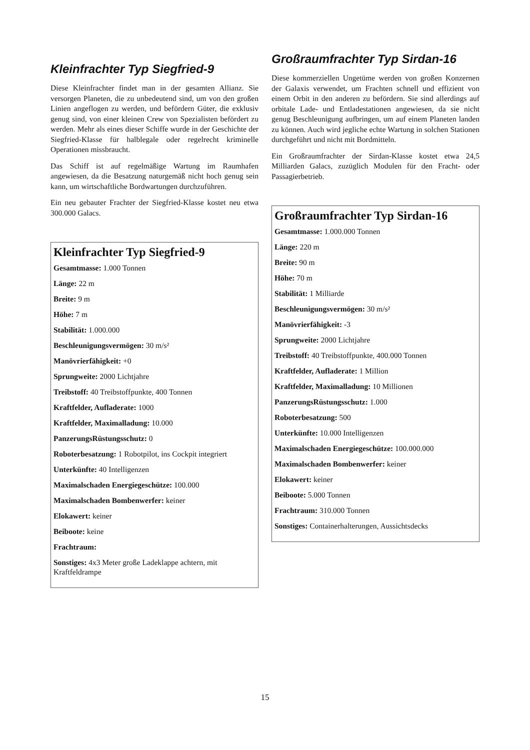Kleinfrachter Typ Siegfried-9
Diese Kleinfrachter findet man in der gesamten Allianz. Sie versorgen Planeten, die zu unbedeutend sind, um von den großen Linien angeflogen zu werden, und befördern Güter, die exklusiv genug sind, von einer kleinen Crew von Spezialisten befördert zu werden. Mehr als eines dieser Schiffe wurde in der Geschichte der Siegfried-Klasse für halblegale oder regelrecht kriminelle Operationen missbraucht.
Das Schiff ist auf regelmäßige Wartung im Raumhafen angewiesen, da die Besatzung naturgemäß nicht hoch genug sein kann, um wirtschaftliche Bordwartungen durchzuführen.
Ein neu gebauter Frachter der Siegfried-Klasse kostet neu etwa 300.000 Galacs.
Kleinfrachter Typ Siegfried-9
Gesamtmasse: 1.000 Tonnen
Länge: 22 m
Breite: 9 m
Höhe: 7 m
Stabilität: 1.000.000
Beschleunigungsvermögen: 30 m/s²
Manövrierfähigkeit: +0
Sprungweite: 2000 Lichtjahre
Treibstoff: 40 Treibstoffpunkte, 400 Tonnen
Kraftfelder, Aufladerate: 1000
Kraftfelder, Maximalladung: 10.000
PanzerungsRüstungsschutz: 0
Roboterbesatzung: 1 Robotpilot, ins Cockpit integriert
Unterkünfte: 40 Intelligenzen
Maximalschaden Energiegeschütze: 100.000
Maximalschaden Bombenwerfer: keiner
Elokawert: keiner
Beiboote: keine
Frachtraum:
Sonstiges: 4x3 Meter große Ladeklappe achtern, mit Kraftfeldrampe
Großraumfrachter Typ Sirdan-16
Diese kommerziellen Ungetüme werden von großen Konzernen der Galaxis verwendet, um Frachten schnell und effizient von einem Orbit in den anderen zu befördern. Sie sind allerdings auf orbitale Lade- und Entladestationen angewiesen, da sie nicht genug Beschleunigung aufbringen, um auf einem Planeten landen zu können. Auch wird jegliche echte Wartung in solchen Stationen durchgeführt und nicht mit Bordmitteln.
Ein Großraumfrachter der Sirdan-Klasse kostet etwa 24,5 Milliarden Galacs, zuzüglich Modulen für den Fracht- oder Passagierbetrieb.
Großraumfrachter Typ Sirdan-16
Gesamtmasse: 1.000.000 Tonnen
Länge: 220 m
Breite: 90 m
Höhe: 70 m
Stabilität: 1 Milliarde
Beschleunigungsvermögen: 30 m/s²
Manövrierfähigkeit: -3
Sprungweite: 2000 Lichtjahre
Treibstoff: 40 Treibstoffpunkte, 400.000 Tonnen
Kraftfelder, Aufladerate: 1 Million
Kraftfelder, Maximalladung: 10 Millionen
PanzerungsRüstungsschutz: 1.000
Roboterbesatzung: 500
Unterkünfte: 10.000 Intelligenzen
Maximalschaden Energiegeschütze: 100.000.000
Maximalschaden Bombenwerfer: keiner
Elokawert: keiner
Beiboote: 5.000 Tonnen
Frachtraum: 310.000 Tonnen
Sonstiges: Containerhalterungen, Aussichtsdecks
15